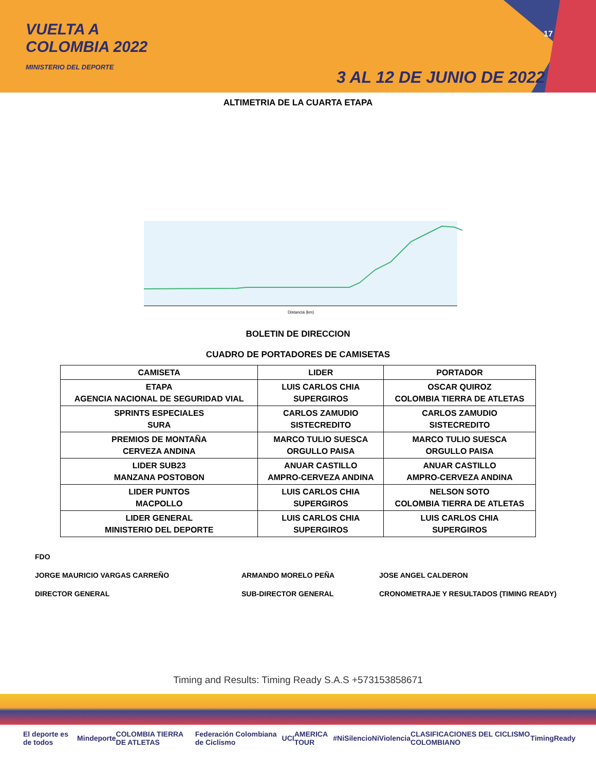VUELTA A
COLOMBIA 2022
MINISTERIO DEL DEPORTE
17
3 AL 12 DE JUNIO DE 2022
ALTIMETRIA DE LA CUARTA ETAPA
Distancia (km)
BOLETIN DE DIRECCION
CUADRO DE PORTADORES DE CAMISETAS
| CAMISETA | LIDER | PORTADOR |
| --- | --- | --- |
| ETAPA AGENCIA NACIONAL DE SEGURIDAD VIAL | LUIS CARLOS CHIA SUPERGIROS | OSCAR QUIROZ COLOMBIA TIERRA DE ATLETAS |
| SPRINTS ESPECIALES SURA | CARLOS ZAMUDIO SISTECREDITO | CARLOS ZAMUDIO SISTECREDITO |
| PREMIOS DE MONTAÑA CERVEZA ANDINA | MARCO TULIO SUESCA ORGULLO PAISA | MARCO TULIO SUESCA ORGULLO PAISA |
| LIDER SUB23 MANZANA POSTOBON | ANUAR CASTILLO AMPRO-CERVEZA ANDINA | ANUAR CASTILLO AMPRO-CERVEZA ANDINA |
| LIDER PUNTOS MACPOLLO | LUIS CARLOS CHIA SUPERGIROS | NELSON SOTO COLOMBIA TIERRA DE ATLETAS |
| LIDER GENERAL MINISTERIO DEL DEPORTE | LUIS CARLOS CHIA SUPERGIROS | LUIS CARLOS CHIA SUPERGIROS |
FDO
JORGE MAURICIO VARGAS CARREÑO ARMANDO MORELO PEÑA JOSE ANGEL CALDERON
DIRECTOR GENERAL SUB-DIRECTOR GENERAL CRONOMETRAJE Y RESULTADOS (TIMING READY)
Timing and Results: Timing Ready S.A.S +573153858671
El deporte es de todos Mindeporte COLOMBIA TIERRA DE ATLETAS Federación Colombiana de Ciclismo UCI AMERICA TOUR #NiSilencioNiViolencia CLASIFICACIONES DEL CICLISMO COLOMBIANO TimingReady